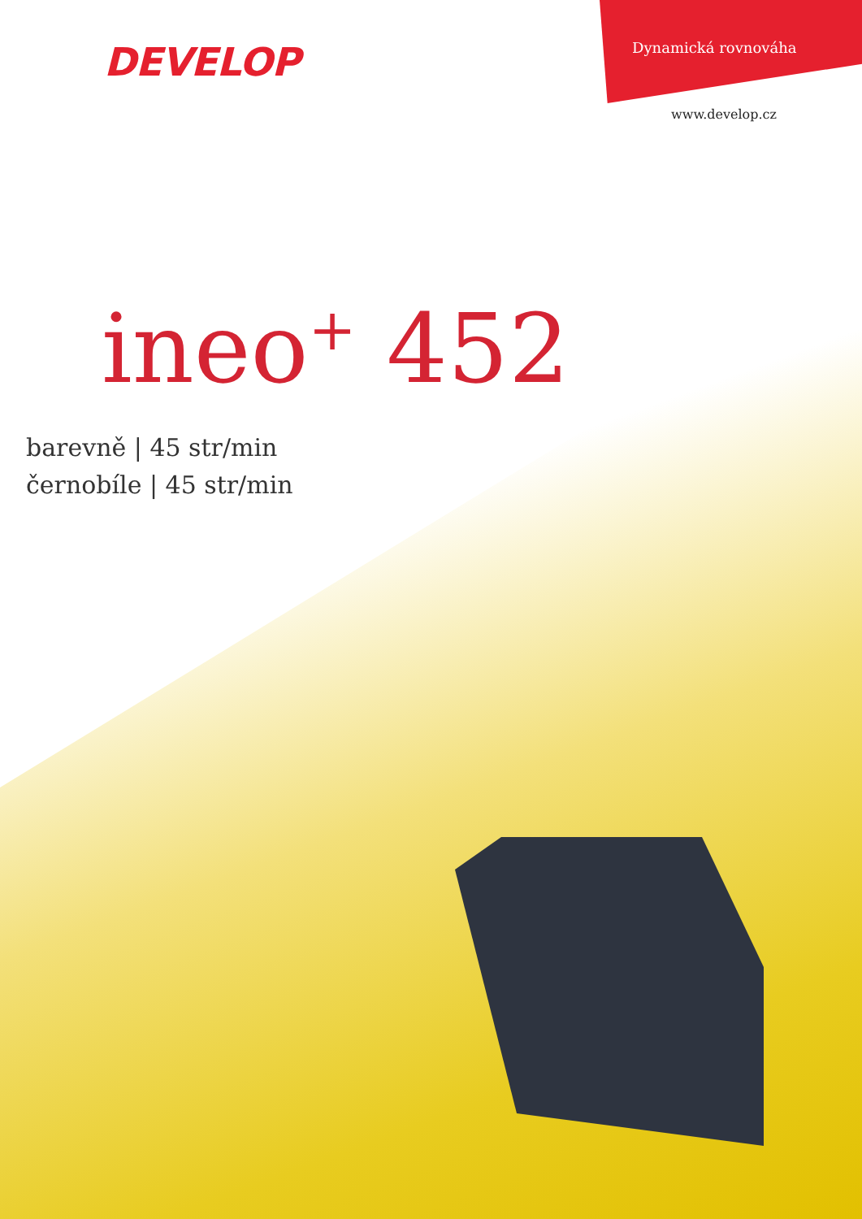DEVELOP
Dynamická rovnováha
www.develop.cz
ineo<sup>+</sup> 452
barevně | 45 str/min
černobíle | 45 str/min